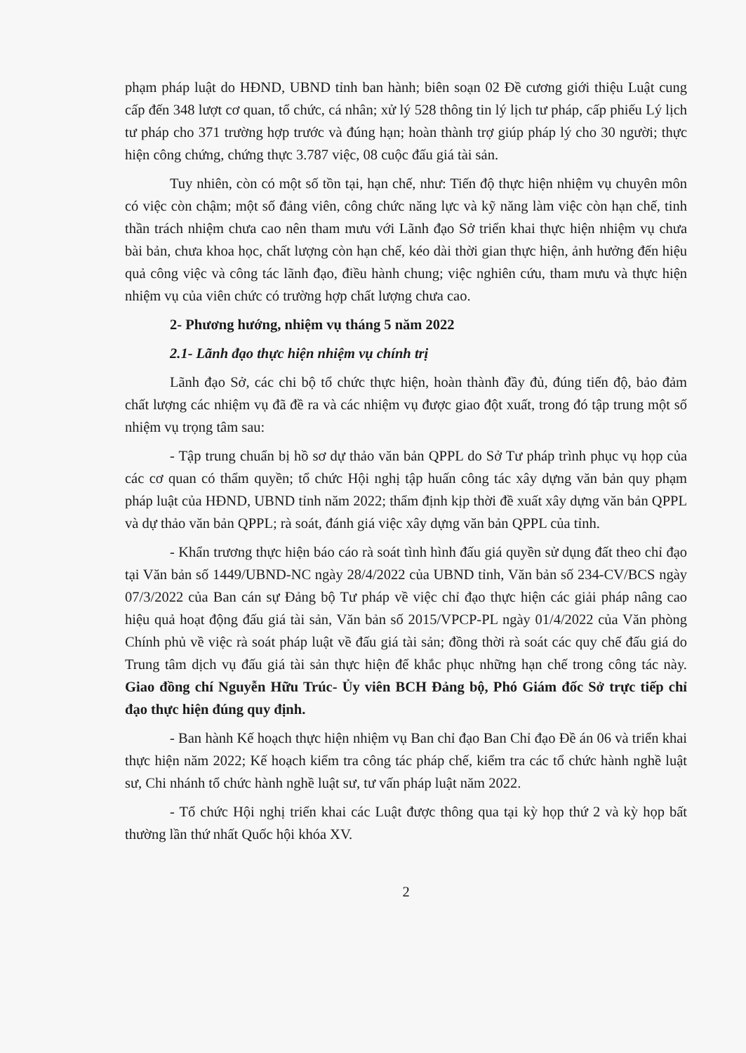phạm pháp luật do HĐND, UBND tỉnh ban hành; biên soạn 02 Đề cương giới thiệu Luật cung cấp đến 348 lượt cơ quan, tổ chức, cá nhân; xử lý 528 thông tin lý lịch tư pháp, cấp phiếu Lý lịch tư pháp cho 371 trường hợp trước và đúng hạn; hoàn thành trợ giúp pháp lý cho 30 người; thực hiện công chứng, chứng thực 3.787 việc, 08 cuộc đấu giá tài sản.
Tuy nhiên, còn có một số tồn tại, hạn chế, như: Tiến độ thực hiện nhiệm vụ chuyên môn có việc còn chậm; một số đảng viên, công chức năng lực và kỹ năng làm việc còn hạn chế, tinh thần trách nhiệm chưa cao nên tham mưu với Lãnh đạo Sở triển khai thực hiện nhiệm vụ chưa bài bản, chưa khoa học, chất lượng còn hạn chế, kéo dài thời gian thực hiện, ảnh hưởng đến hiệu quả công việc và công tác lãnh đạo, điều hành chung; việc nghiên cứu, tham mưu và thực hiện nhiệm vụ của viên chức có trường hợp chất lượng chưa cao.
2- Phương hướng, nhiệm vụ tháng 5 năm 2022
2.1- Lãnh đạo thực hiện nhiệm vụ chính trị
Lãnh đạo Sở, các chi bộ tổ chức thực hiện, hoàn thành đầy đủ, đúng tiến độ, bảo đảm chất lượng các nhiệm vụ đã đề ra và các nhiệm vụ được giao đột xuất, trong đó tập trung một số nhiệm vụ trọng tâm sau:
- Tập trung chuẩn bị hồ sơ dự thảo văn bản QPPL do Sở Tư pháp trình phục vụ họp của các cơ quan có thẩm quyền; tổ chức Hội nghị tập huấn công tác xây dựng văn bản quy phạm pháp luật của HĐND, UBND tỉnh năm 2022; thẩm định kịp thời đề xuất xây dựng văn bản QPPL và dự thảo văn bản QPPL; rà soát, đánh giá việc xây dựng văn bản QPPL của tỉnh.
- Khẩn trương thực hiện báo cáo rà soát tình hình đấu giá quyền sử dụng đất theo chỉ đạo tại Văn bản số 1449/UBND-NC ngày 28/4/2022 của UBND tỉnh, Văn bản số 234-CV/BCS ngày 07/3/2022 của Ban cán sự Đảng bộ Tư pháp về việc chỉ đạo thực hiện các giải pháp nâng cao hiệu quả hoạt động đấu giá tài sản, Văn bản số 2015/VPCP-PL ngày 01/4/2022 của Văn phòng Chính phủ về việc rà soát pháp luật về đấu giá tài sản; đồng thời rà soát các quy chế đấu giá do Trung tâm dịch vụ đấu giá tài sản thực hiện để khắc phục những hạn chế trong công tác này. Giao đồng chí Nguyễn Hữu Trúc- Ủy viên BCH Đảng bộ, Phó Giám đốc Sở trực tiếp chỉ đạo thực hiện đúng quy định.
- Ban hành Kế hoạch thực hiện nhiệm vụ Ban chỉ đạo Ban Chỉ đạo Đề án 06 và triển khai thực hiện năm 2022; Kế hoạch kiểm tra công tác pháp chế, kiểm tra các tổ chức hành nghề luật sư, Chi nhánh tổ chức hành nghề luật sư, tư vấn pháp luật năm 2022.
- Tổ chức Hội nghị triển khai các Luật được thông qua tại kỳ họp thứ 2 và kỳ họp bất thường lần thứ nhất Quốc hội khóa XV.
2